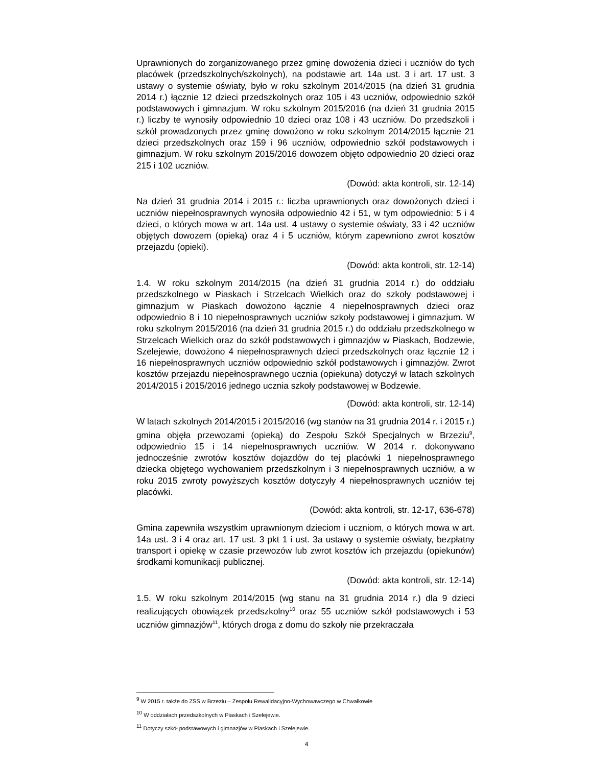Uprawnionych do zorganizowanego przez gminę dowożenia dzieci i uczniów do tych placówek (przedszkolnych/szkolnych), na podstawie art. 14a ust. 3 i art. 17 ust. 3 ustawy o systemie oświaty, było w roku szkolnym 2014/2015 (na dzień 31 grudnia 2014 r.) łącznie 12 dzieci przedszkolnych oraz 105 i 43 uczniów, odpowiednio szkół podstawowych i gimnazjum. W roku szkolnym 2015/2016 (na dzień 31 grudnia 2015 r.) liczby te wynosiły odpowiednio 10 dzieci oraz 108 i 43 uczniów. Do przedszkoli i szkół prowadzonych przez gminę dowożono w roku szkolnym 2014/2015 łącznie 21 dzieci przedszkolnych oraz 159 i 96 uczniów, odpowiednio szkół podstawowych i gimnazjum. W roku szkolnym 2015/2016 dowozem objęto odpowiednio 20 dzieci oraz 215 i 102 uczniów.
(Dowód: akta kontroli, str. 12-14)
Na dzień 31 grudnia 2014 i 2015 r.: liczba uprawnionych oraz dowożonych dzieci i uczniów niepełnosprawnych wynosiła odpowiednio 42 i 51, w tym odpowiednio: 5 i 4 dzieci, o których mowa w art. 14a ust. 4 ustawy o systemie oświaty, 33 i 42 uczniów objętych dowozem (opieką) oraz 4 i 5 uczniów, którym zapewniono zwrot kosztów przejazdu (opieki).
(Dowód: akta kontroli, str. 12-14)
1.4. W roku szkolnym 2014/2015 (na dzień 31 grudnia 2014 r.) do oddziału przedszkolnego w Piaskach i Strzelcach Wielkich oraz do szkoły podstawowej i gimnazjum w Piaskach dowożono łącznie 4 niepełnosprawnych dzieci oraz odpowiednio 8 i 10 niepełnosprawnych uczniów szkoły podstawowej i gimnazjum. W roku szkolnym 2015/2016 (na dzień 31 grudnia 2015 r.) do oddziału przedszkolnego w Strzelcach Wielkich oraz do szkół podstawowych i gimnazjów w Piaskach, Bodzewie, Szelejewie, dowożono 4 niepełnosprawnych dzieci przedszkolnych oraz łącznie 12 i 16 niepełnosprawnych uczniów odpowiednio szkół podstawowych i gimnazjów. Zwrot kosztów przejazdu niepełnosprawnego ucznia (opiekuna) dotyczył w latach szkolnych 2014/2015 i 2015/2016 jednego ucznia szkoły podstawowej w Bodzewie.
(Dowód: akta kontroli, str. 12-14)
W latach szkolnych 2014/2015 i 2015/2016 (wg stanów na 31 grudnia 2014 r. i 2015 r.) gmina objęła przewozami (opieką) do Zespołu Szkół Specjalnych w Brzeziu<sup>9</sup>, odpowiednio 15 i 14 niepełnosprawnych uczniów. W 2014 r. dokonywano jednocześnie zwrotów kosztów dojazdów do tej placówki 1 niepełnosprawnego dziecka objętego wychowaniem przedszkolnym i 3 niepełnosprawnych uczniów, a w roku 2015 zwroty powyższych kosztów dotyczyły 4 niepełnosprawnych uczniów tej placówki.
(Dowód: akta kontroli, str. 12-17, 636-678)
Gmina zapewniła wszystkim uprawnionym dzieciom i uczniom, o których mowa w art. 14a ust. 3 i 4 oraz art. 17 ust. 3 pkt 1 i ust. 3a ustawy o systemie oświaty, bezpłatny transport i opiekę w czasie przewozów lub zwrot kosztów ich przejazdu (opiekunów) środkami komunikacji publicznej.
(Dowód: akta kontroli, str. 12-14)
1.5. W roku szkolnym 2014/2015 (wg stanu na 31 grudnia 2014 r.) dla 9 dzieci realizujących obowiązek przedszkolny<sup>10</sup> oraz 55 uczniów szkół podstawowych i 53 uczniów gimnazjów<sup>11</sup>, których droga z domu do szkoły nie przekraczała
<sup>9</sup> W 2015 r. także do ZSS w Brzeziu – Zespołu Rewalidacyjno-Wychowawczego w Chwałkowie
<sup>10</sup> W oddziałach przedszkolnych w Piaskach i Szelejewie.
<sup>11</sup> Dotyczy szkół podstawowych i gimnazjów w Piaskach i Szelejewie.
4